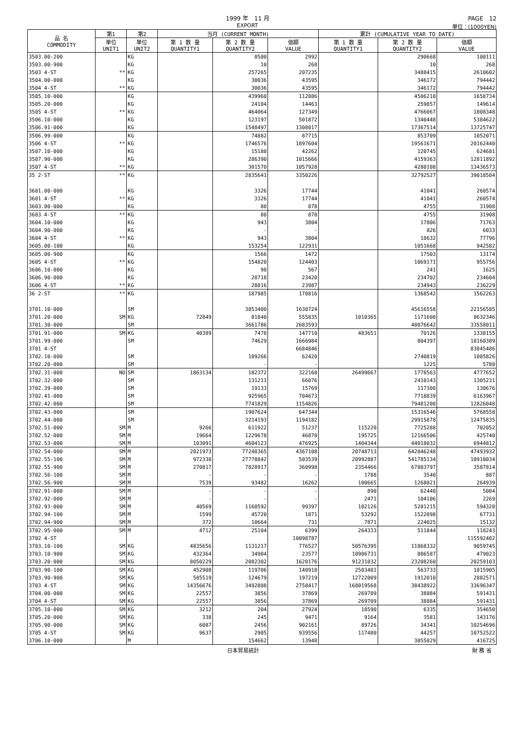1999 年　11 月 PAGE　12
EXPORT 単位：(1000YEN)
| 品 名 COMMODITY | 第1 | 第2 | 当月 (CURRENT MONTH) | | | 累計 (CUMULATIVE YEAR TO DATE) | | |
| --- | --- | --- | --- | --- | --- | --- | --- | --- |
| | 単位 UNIT1 | 単位 UNIT2 | 第 1 数 量 QUANTITY1 | 第 2 数 量 QUANTITY2 | 価額 VALUE | 第 1 数 量 QUANTITY1 | 第 2 数 量 QUANTITY2 | 価額 VALUE |
| 3503.00-200 | | KG | | 8500 | 2992 | | 290668 | 100111 |
| 3503.00-900 | | KG | | 10 | 268 | | 10 | 268 |
| 3503 4-ST | ** | KG | | 257265 | 207235 | | 3488415 | 2610602 |
| 3504.00-000 | | KG | | 30036 | 43595 | | 346172 | 794442 |
| 3504 4-ST | ** | KG | | 30036 | 43595 | | 346172 | 794442 |
| 3505.10-000 | | KG | | 439960 | 112886 | | 4506210 | 1658734 |
| 3505.20-000 | | KG | | 24104 | 14463 | | 259857 | 149614 |
| 3505 4-ST | ** | KG | | 464064 | 127349 | | 4766067 | 1808348 |
| 3506.10-000 | | KG | | 123197 | 501872 | | 1340448 | 5384622 |
| 3506.91-000 | | KG | | 1548497 | 1308017 | | 17367514 | 13725747 |
| 3506.99-000 | | KG | | 74882 | 87715 | | 853709 | 1052071 |
| 3506 4-ST | ** | KG | | 1746576 | 1897604 | | 19561671 | 20162440 |
| 3507.10-000 | | KG | | 15180 | 42262 | | 120745 | 624681 |
| 3507.90-000 | | KG | | 286390 | 1015666 | | 4159363 | 12811892 |
| 3507 4-ST | ** | KG | | 301570 | 1057928 | | 4280108 | 13436573 |
| 35 2-ST | ** | KG | | 2835641 | 3350226 | | 32792527 | 39018504 |
| 3601.00-000 | | KG | | 3326 | 17744 | | 41041 | 260574 |
| 3601 4-ST | ** | KG | | 3326 | 17744 | | 41041 | 260574 |
| 3603.00-000 | | KG | | 80 | 878 | | 4755 | 31908 |
| 3603 4-ST | ** | KG | | 80 | 878 | | 4755 | 31908 |
| 3604.10-000 | | KG | | 943 | 3804 | | 17806 | 71763 |
| 3604.90-000 | | KG | | - | - | | 826 | 6033 |
| 3604 4-ST | ** | KG | | 943 | 3804 | | 18632 | 77796 |
| 3605.00-100 | | KG | | 153254 | 122931 | | 1051668 | 942582 |
| 3605.00-900 | | KG | | 1566 | 1472 | | 17503 | 13174 |
| 3605 4-ST | ** | KG | | 154820 | 124403 | | 1069171 | 955756 |
| 3606.10-000 | | KG | | 98 | 567 | | 241 | 1625 |
| 3606.90-000 | | KG | | 28718 | 23420 | | 234702 | 234604 |
| 3606 4-ST | ** | KG | | 28816 | 23987 | | 234943 | 236229 |
| 36 2-ST | ** | KG | | 187985 | 170816 | | 1368542 | 1562263 |
| 3701.10-000 | | SM | | 3853400 | 1630724 | | 45616558 | 22156585 |
| 3701.20-000 | SM | KG | 72849 | 81840 | 555835 | 1010365 | 1171600 | 8632346 |
| 3701.30-000 | | SM | | 3661786 | 2683593 | | 40076642 | 33558011 |
| 3701.91-000 | SM | KG | 40389 | 7478 | 147710 | 483651 | 70126 | 1338155 |
| 3701.99-000 | | SM | | 74629 | 1666984 | | 804397 | 18160389 |
| 3701 4-ST | | | | | 6684846 | | | 83845486 |
| 3702.10-000 | | SM | | 189266 | 62420 | | 2740819 | 1005826 |
| 3702.20-000 | | SM | | - | - | | 1225 | 5780 |
| 3702.31-000 | NO | SM | 1863134 | 182372 | 322160 | 26499667 | 1778563 | 4777652 |
| 3702.32-000 | | SM | | 131211 | 66076 | | 2410143 | 1305231 |
| 3702.39-000 | | SM | | 19133 | 15769 | | 117308 | 130676 |
| 3702.41-000 | | SM | | 925965 | 704673 | | 7718839 | 6163967 |
| 3702.42-000 | | SM | | 7741829 | 1154826 | | 79481200 | 12826048 |
| 3702.43-000 | | SM | | 1907624 | 647344 | | 15316546 | 5768558 |
| 3702.44-000 | | SM | | 3214193 | 1194182 | | 29915878 | 12475835 |
| 3702.51-000 | SM | M | 9266 | 611922 | 51237 | 115220 | 7725288 | 702052 |
| 3702.52-000 | SM | M | 19664 | 1229678 | 46870 | 195725 | 12166506 | 425740 |
| 3702.53-000 | SM | M | 103091 | 4604123 | 476925 | 1404344 | 44018032 | 6944812 |
| 3702.54-000 | SM | M | 2021973 | 77248365 | 4367108 | 20748713 | 642046248 | 47493932 |
| 3702.55-100 | SM | M | 972338 | 27778842 | 503539 | 20992887 | 541785134 | 10910034 |
| 3702.55-900 | SM | M | 270817 | 7828917 | 360998 | 2354466 | 67803797 | 3587814 |
| 3702.56-100 | SM | M | - | - | - | 1788 | 3540 | 887 |
| 3702.56-900 | SM | M | 7539 | 93482 | 16262 | 100665 | 1268021 | 264939 |
| 3702.91-000 | SM | M | - | - | - | 890 | 62440 | 5004 |
| 3702.92-000 | SM | M | - | - | - | 2471 | 104106 | 2269 |
| 3702.93-000 | SM | M | 40569 | 1160592 | 99397 | 182126 | 5201215 | 594320 |
| 3702.94-100 | SM | M | 1599 | 45720 | 1871 | 53292 | 1522898 | 67731 |
| 3702.94-900 | SM | M | 372 | 10664 | 731 | 7871 | 224025 | 15132 |
| 3702.95-000 | SM | M | 4712 | 25104 | 6399 | 264333 | 511844 | 118243 |
| 3702 4-ST | | | | | 10098787 | | | 115592482 |
| 3703.10-100 | SM | KG | 4835656 | 1131217 | 776527 | 50576395 | 11868332 | 9059745 |
| 3703.10-900 | SM | KG | 432364 | 34904 | 23577 | 10986731 | 886587 | 479023 |
| 3703.20-000 | SM | KG | 8050229 | 2082302 | 1620176 | 91231032 | 23208260 | 20259103 |
| 3703.90-100 | SM | KG | 452908 | 119706 | 140918 | 2503401 | 563733 | 1015905 |
| 3703.90-900 | SM | KG | 585519 | 124679 | 197219 | 12722009 | 1912010 | 2882571 |
| 3703 4-ST | SM | KG | 14356676 | 3492808 | 2758417 | 168019568 | 38438922 | 33696347 |
| 3704.00-000 | SM | KG | 22557 | 3856 | 37869 | 269709 | 38884 | 591431 |
| 3704 4-ST | SM | KG | 22557 | 3856 | 37869 | 269709 | 38884 | 591431 |
| 3705.10-000 | SM | KG | 3212 | 204 | 27924 | 18590 | 6335 | 354650 |
| 3705.20-000 | SM | KG | 338 | 245 | 9471 | 9164 | 3581 | 143176 |
| 3705.90-000 | SM | KG | 6087 | 2456 | 902161 | 89726 | 34341 | 10254696 |
| 3705 4-ST | SM | KG | 9637 | 2905 | 939556 | 117480 | 44257 | 10752522 |
| 3706.10-000 | | M | | 154662 | 13948 | | 3055029 | 416725 |
日本貿易統計 財 務 省